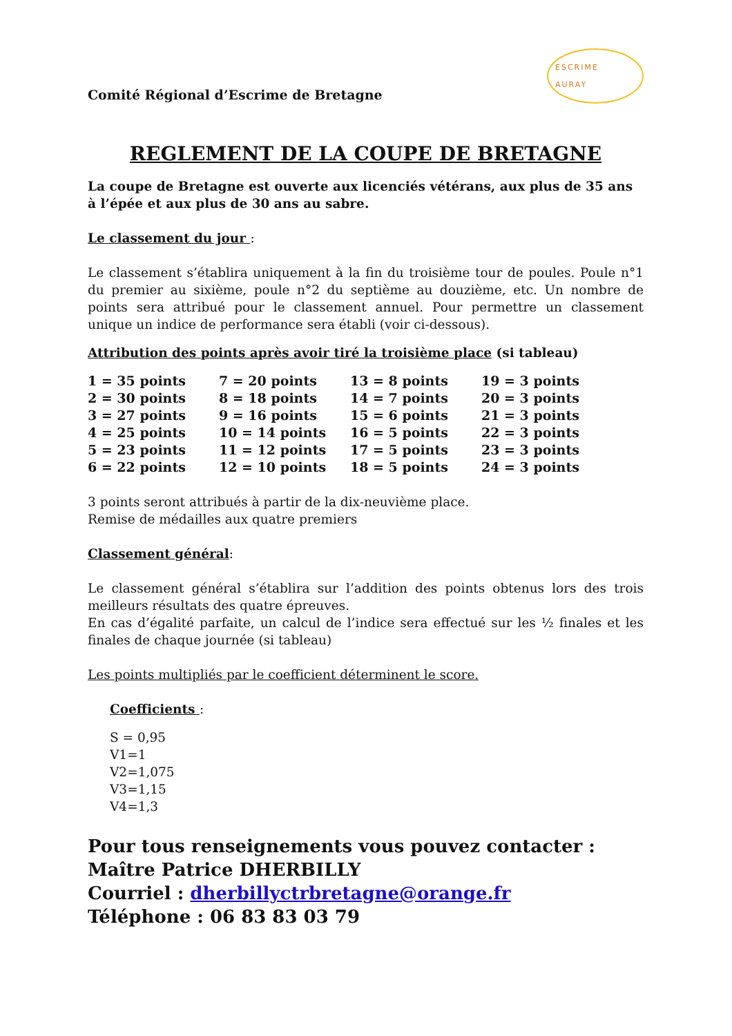Comité Régional d’Escrime de Bretagne
ESCRIME
AURAY
REGLEMENT DE LA COUPE DE BRETAGNE
La coupe de Bretagne est ouverte aux licenciés vétérans, aux plus de 35 ans à l’épée et aux plus de 30 ans au sabre.
Le classement du jour :
Le classement s’établira uniquement à la fin du troisième tour de poules. Poule n°1 du premier au sixième, poule n°2 du septième au douzième, etc. Un nombre de points sera attribué pour le classement annuel. Pour permettre un classement unique un indice de performance sera établi (voir ci-dessous).
Attribution des points après avoir tiré la troisième place (si tableau)
| 1 = 35 points | 7 = 20 points | 13 = 8 points | 19 = 3 points |
| 2 = 30 points | 8 = 18 points | 14 = 7 points | 20 = 3 points |
| 3 = 27 points | 9 = 16 points | 15 = 6 points | 21 = 3 points |
| 4 = 25 points | 10 = 14 points | 16 = 5 points | 22 = 3 points |
| 5 = 23 points | 11 = 12 points | 17 = 5 points | 23 = 3 points |
| 6 = 22 points | 12 = 10 points | 18 = 5 points | 24 = 3 points |
3 points seront attribués à partir de la dix-neuvième place.
Remise de médailles aux quatre premiers
Classement général:
Le classement général s’établira sur l’addition des points obtenus lors des trois meilleurs résultats des quatre épreuves.
En cas d’égalité parfaite, un calcul de l’indice sera effectué sur les ½ finales et les finales de chaque journée (si tableau)
Les points multipliés par le coefficient déterminent le score.
Coefficients :
S = 0,95
V1=1
V2=1,075
V3=1,15
V4=1,3
Pour tous renseignements vous pouvez contacter :
Maître Patrice DHERBILLY
Courriel : dherbillyctrbretagne@orange.fr
Téléphone : 06 83 83 03 79